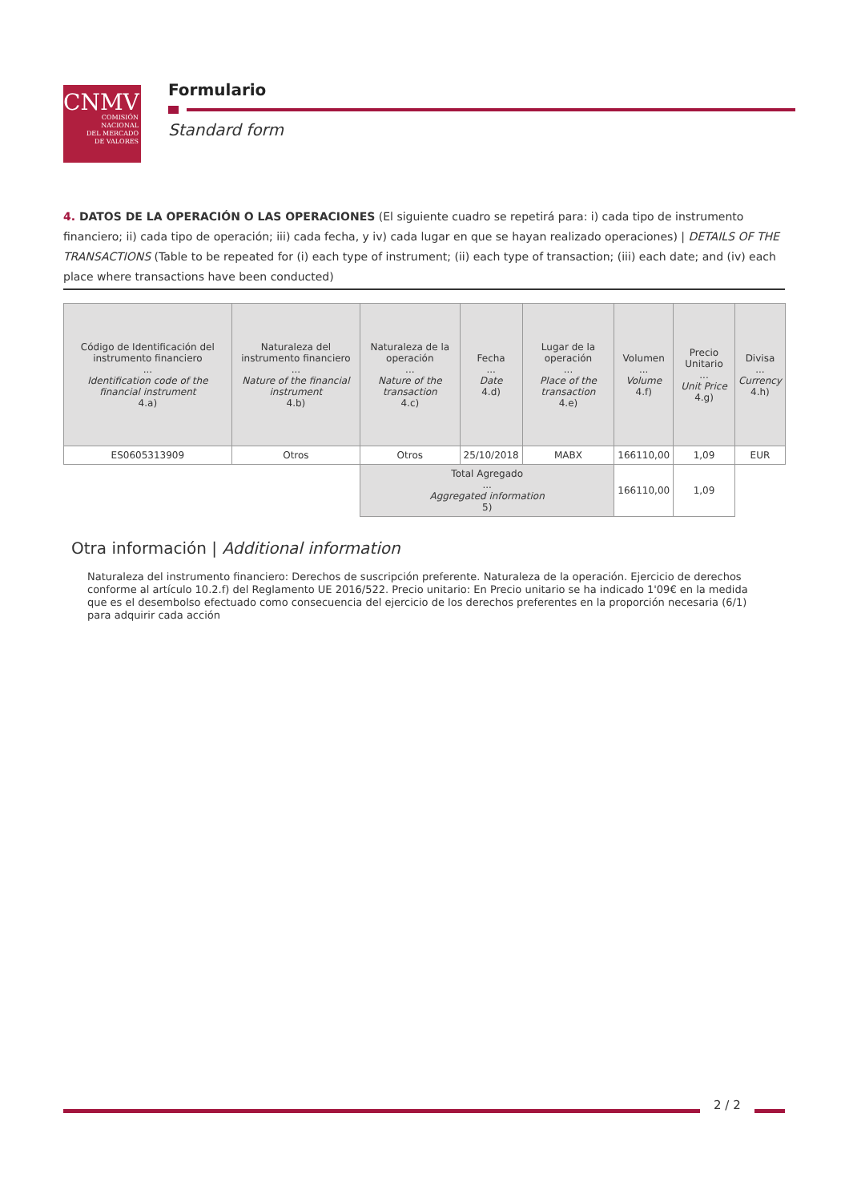CNMV
COMISIÓN
NACIONAL
DEL MERCADO
DE VALORES
Formulario
Standard form
4. DATOS DE LA OPERACIÓN O LAS OPERACIONES (El siguiente cuadro se repetirá para: i) cada tipo de instrumento financiero; ii) cada tipo de operación; iii) cada fecha, y iv) cada lugar en que se hayan realizado operaciones) | DETAILS OF THE TRANSACTIONS (Table to be repeated for (i) each type of instrument; (ii) each type of transaction; (iii) each date; and (iv) each place where transactions have been conducted)
| Código de Identificación del instrumento financiero ... Identification code of the financial instrument 4.a) | Naturaleza del instrumento financiero ... Nature of the financial instrument 4.b) | Naturaleza de la operación ... Nature of the transaction 4.c) | Fecha ... Date 4.d) | Lugar de la operación ... Place of the transaction 4.e) | Volumen ... Volume 4.f) | Precio Unitario ... Unit Price 4.g) | Divisa ... Currency 4.h) |
| --- | --- | --- | --- | --- | --- | --- | --- |
| ES0605313909 | Otros | Otros | 25/10/2018 | MABX | 166110,00 | 1,09 | EUR |
| | | Total Agregado ... Aggregated information 5) | | | 166110,00 | 1,09 | |
Otra información | Additional information
Naturaleza del instrumento financiero: Derechos de suscripción preferente. Naturaleza de la operación. Ejercicio de derechos conforme al artículo 10.2.f) del Reglamento UE 2016/522. Precio unitario: En Precio unitario se ha indicado 1'09€ en la medida que es el desembolso efectuado como consecuencia del ejercicio de los derechos preferentes en la proporción necesaria (6/1) para adquirir cada acción
2 / 2